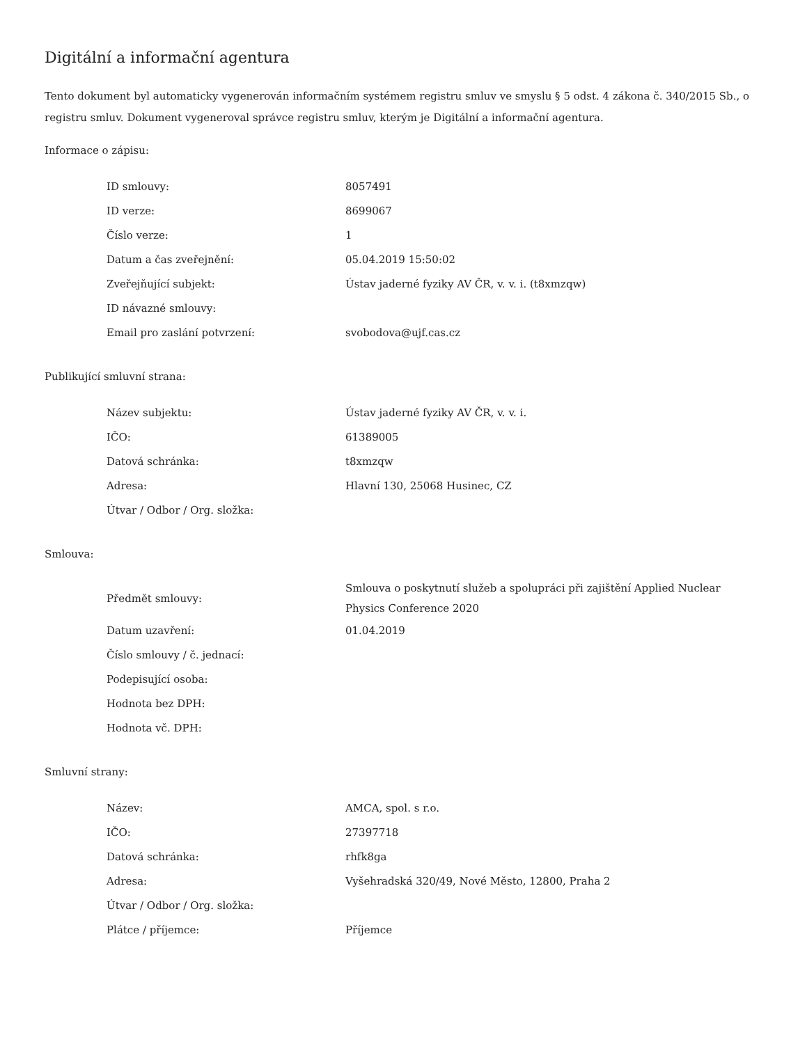Digitální a informační agentura
Tento dokument byl automaticky vygenerován informačním systémem registru smluv ve smyslu § 5 odst. 4 zákona č. 340/2015 Sb., o registru smluv. Dokument vygeneroval správce registru smluv, kterým je Digitální a informační agentura.
Informace o zápisu:
| ID smlouvy: | 8057491 |
| ID verze: | 8699067 |
| Číslo verze: | 1 |
| Datum a čas zveřejnění: | 05.04.2019 15:50:02 |
| Zveřejňující subjekt: | Ústav jaderné fyziky AV ČR, v. v. i. (t8xmzqw) |
| ID návazné smlouvy: | |
| Email pro zaslání potvrzení: | svobodova@ujf.cas.cz |
Publikující smluvní strana:
| Název subjektu: | Ústav jaderné fyziky AV ČR, v. v. i. |
| IČO: | 61389005 |
| Datová schránka: | t8xmzqw |
| Adresa: | Hlavní 130, 25068 Husinec, CZ |
| Útvar / Odbor / Org. složka: | |
Smlouva:
| Předmět smlouvy: | Smlouva o poskytnutí služeb a spolupráci při zajištění Applied Nuclear Physics Conference 2020 |
| Datum uzavření: | 01.04.2019 |
| Číslo smlouvy / č. jednací: | |
| Podepisující osoba: | |
| Hodnota bez DPH: | |
| Hodnota vč. DPH: | |
Smluvní strany:
| Název: | AMCA, spol. s r.o. |
| IČO: | 27397718 |
| Datová schránka: | rhfk8ga |
| Adresa: | Vyšehradská 320/49, Nové Město, 12800, Praha 2 |
| Útvar / Odbor / Org. složka: | |
| Plátce / příjemce: | Příjemce |